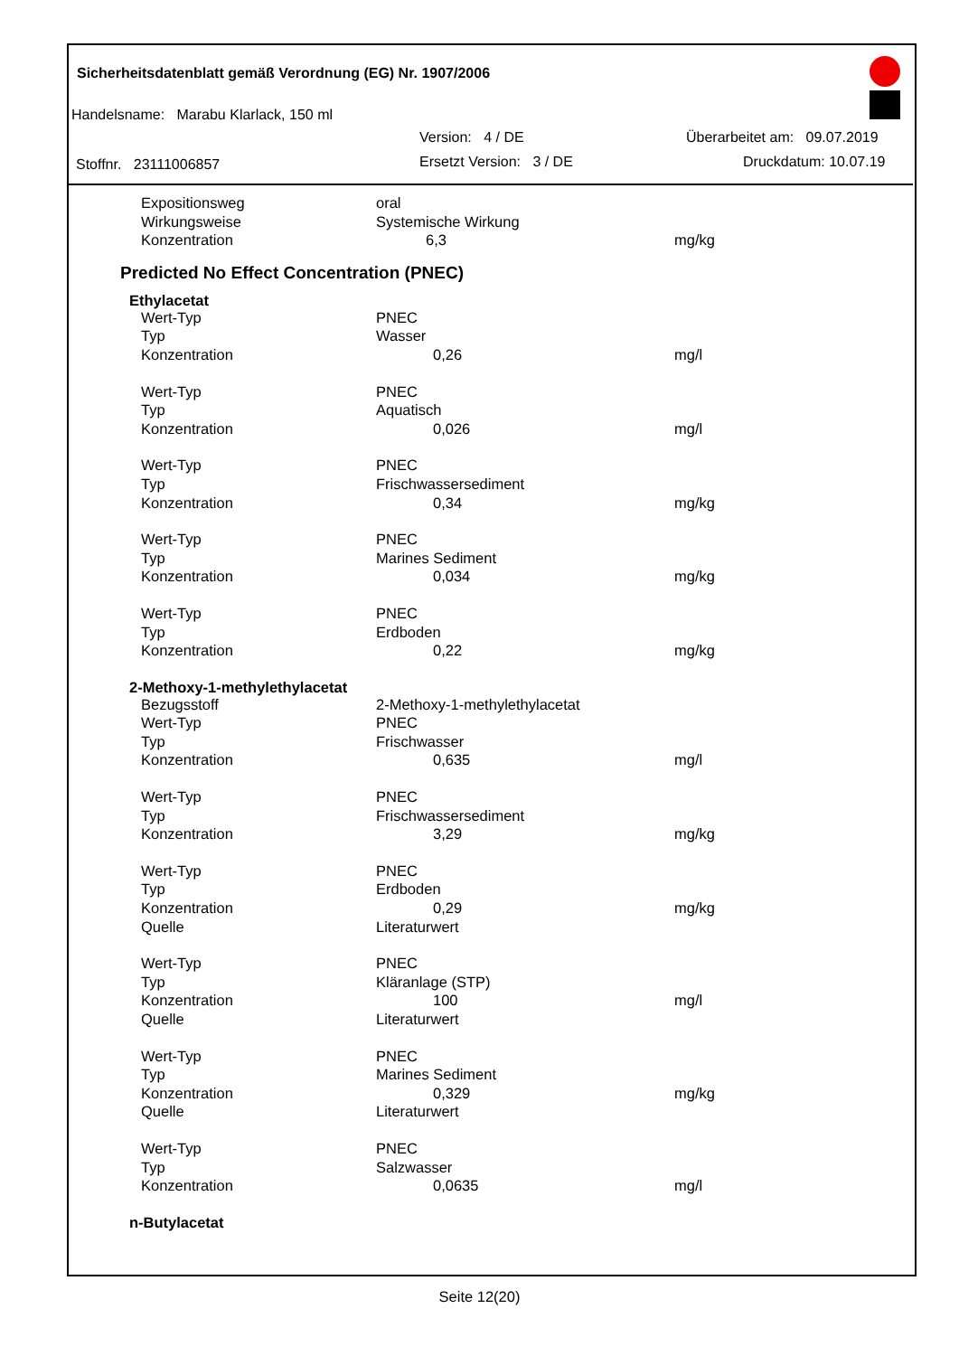Sicherheitsdatenblatt gemäß Verordnung (EG) Nr. 1907/2006
Handelsname: Marabu Klarlack, 150 ml
Version: 4 / DE Überarbeitet am: 09.07.2019
Stoffnr. 23111006857 Ersetzt Version: 3 / DE Druckdatum: 10.07.19
| Expositionsweg | oral | |
| Wirkungsweise | Systemische Wirkung | |
| Konzentration | 6,3 | mg/kg |
Predicted No Effect Concentration (PNEC)
Ethylacetat
| Wert-Typ | PNEC | |
| Typ | Wasser | |
| Konzentration | 0,26 | mg/l |
| Wert-Typ | PNEC | |
| Typ | Aquatisch | |
| Konzentration | 0,026 | mg/l |
| Wert-Typ | PNEC | |
| Typ | Frischwassersediment | |
| Konzentration | 0,34 | mg/kg |
| Wert-Typ | PNEC | |
| Typ | Marines Sediment | |
| Konzentration | 0,034 | mg/kg |
| Wert-Typ | PNEC | |
| Typ | Erdboden | |
| Konzentration | 0,22 | mg/kg |
2-Methoxy-1-methylethylacetat
| Bezugsstoff | 2-Methoxy-1-methylethylacetat | |
| Wert-Typ | PNEC | |
| Typ | Frischwasser | |
| Konzentration | 0,635 | mg/l |
| Wert-Typ | PNEC | |
| Typ | Frischwassersediment | |
| Konzentration | 3,29 | mg/kg |
| Wert-Typ | PNEC | |
| Typ | Erdboden | |
| Konzentration | 0,29 | mg/kg |
| Quelle | Literaturwert | |
| Wert-Typ | PNEC | |
| Typ | Kläranlage (STP) | |
| Konzentration | 100 | mg/l |
| Quelle | Literaturwert | |
| Wert-Typ | PNEC | |
| Typ | Marines Sediment | |
| Konzentration | 0,329 | mg/kg |
| Quelle | Literaturwert | |
| Wert-Typ | PNEC | |
| Typ | Salzwasser | |
| Konzentration | 0,0635 | mg/l |
n-Butylacetat
Seite 12(20)